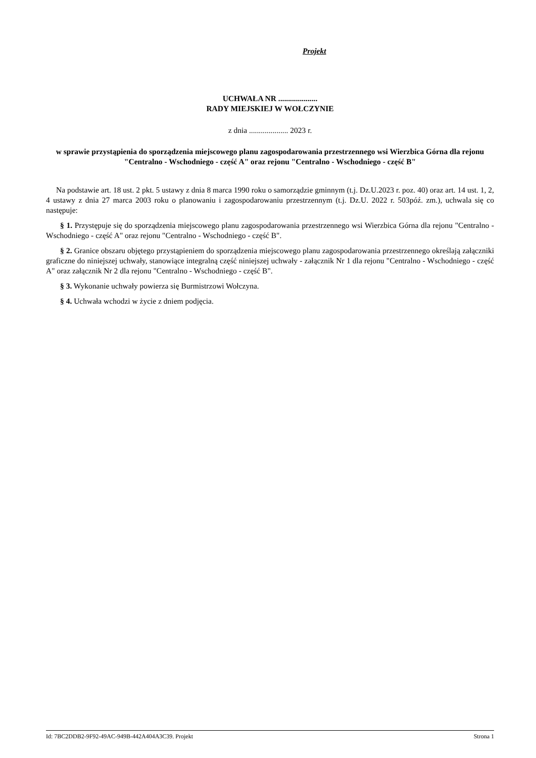Projekt
UCHWAŁA NR ....................
RADY MIEJSKIEJ W WOŁCZYNIE
z dnia .................... 2023 r.
w sprawie przystąpienia do sporządzenia miejscowego planu zagospodarowania przestrzennego wsi Wierzbica Górna dla rejonu "Centralno - Wschodniego - część A" oraz rejonu "Centralno - Wschodniego - część B"
Na podstawie art. 18 ust. 2 pkt. 5 ustawy z dnia 8 marca 1990 roku o samorządzie gminnym (t.j. Dz.U.2023 r. poz. 40) oraz art. 14 ust. 1, 2, 4 ustawy z dnia 27 marca 2003 roku o planowaniu i zagospodarowaniu przestrzennym (t.j. Dz.U. 2022 r. 503póź. zm.), uchwala się co następuje:
§ 1. Przystępuje się do sporządzenia miejscowego planu zagospodarowania przestrzennego wsi Wierzbica Górna dla rejonu "Centralno - Wschodniego - część A" oraz rejonu "Centralno - Wschodniego - część B".
§ 2. Granice obszaru objętego przystąpieniem do sporządzenia miejscowego planu zagospodarowania przestrzennego określają załączniki graficzne do niniejszej uchwały, stanowiące integralną część niniejszej uchwały - załącznik Nr 1 dla rejonu "Centralno - Wschodniego - część A" oraz załącznik Nr 2 dla rejonu "Centralno - Wschodniego - część B".
§ 3. Wykonanie uchwały powierza się Burmistrzowi Wołczyna.
§ 4. Uchwała wchodzi w życie z dniem podjęcia.
Id: 7BC2DDB2-9F92-49AC-949B-442A404A3C39. Projekt Strona 1